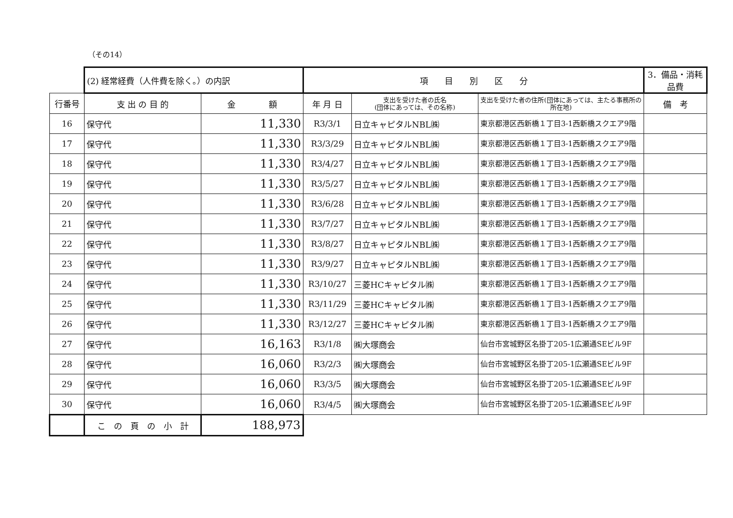（その14）
| | (2) 経常経費（人件費を除く。）の内訳 | | 項 目 別 区 分 | | | 3．備品・消耗品費 |
| 行番号 | 支 出 の 目 的 | 金 額 | 年 月 日 | 支出を受けた者の氏名 (団体にあっては、その名称) | 支出を受けた者の住所(団体にあっては、主たる事務所の所在地) | 備 考 |
| 16 | 保守代 | 11,330 | R3/3/1 | 日立キャピタルNBL㈱ | 東京都港区西新橋１丁目3-1西新橋スクエア9階 | |
| 17 | 保守代 | 11,330 | R3/3/29 | 日立キャピタルNBL㈱ | 東京都港区西新橋１丁目3-1西新橋スクエア9階 | |
| 18 | 保守代 | 11,330 | R3/4/27 | 日立キャピタルNBL㈱ | 東京都港区西新橋１丁目3-1西新橋スクエア9階 | |
| 19 | 保守代 | 11,330 | R3/5/27 | 日立キャピタルNBL㈱ | 東京都港区西新橋１丁目3-1西新橋スクエア9階 | |
| 20 | 保守代 | 11,330 | R3/6/28 | 日立キャピタルNBL㈱ | 東京都港区西新橋１丁目3-1西新橋スクエア9階 | |
| 21 | 保守代 | 11,330 | R3/7/27 | 日立キャピタルNBL㈱ | 東京都港区西新橋１丁目3-1西新橋スクエア9階 | |
| 22 | 保守代 | 11,330 | R3/8/27 | 日立キャピタルNBL㈱ | 東京都港区西新橋１丁目3-1西新橋スクエア9階 | |
| 23 | 保守代 | 11,330 | R3/9/27 | 日立キャピタルNBL㈱ | 東京都港区西新橋１丁目3-1西新橋スクエア9階 | |
| 24 | 保守代 | 11,330 | R3/10/27 | 三菱HCキャピタル㈱ | 東京都港区西新橋１丁目3-1西新橋スクエア9階 | |
| 25 | 保守代 | 11,330 | R3/11/29 | 三菱HCキャピタル㈱ | 東京都港区西新橋１丁目3-1西新橋スクエア9階 | |
| 26 | 保守代 | 11,330 | R3/12/27 | 三菱HCキャピタル㈱ | 東京都港区西新橋１丁目3-1西新橋スクエア9階 | |
| 27 | 保守代 | 16,163 | R3/1/8 | ㈱大塚商会 | 仙台市宮城野区名掛丁205-1広瀬通SEビル9F | |
| 28 | 保守代 | 16,060 | R3/2/3 | ㈱大塚商会 | 仙台市宮城野区名掛丁205-1広瀬通SEビル9F | |
| 29 | 保守代 | 16,060 | R3/3/5 | ㈱大塚商会 | 仙台市宮城野区名掛丁205-1広瀬通SEビル9F | |
| 30 | 保守代 | 16,060 | R3/4/5 | ㈱大塚商会 | 仙台市宮城野区名掛丁205-1広瀬通SEビル9F | |
| | こ の 頁 の 小 計 | 188,973 | | | | |